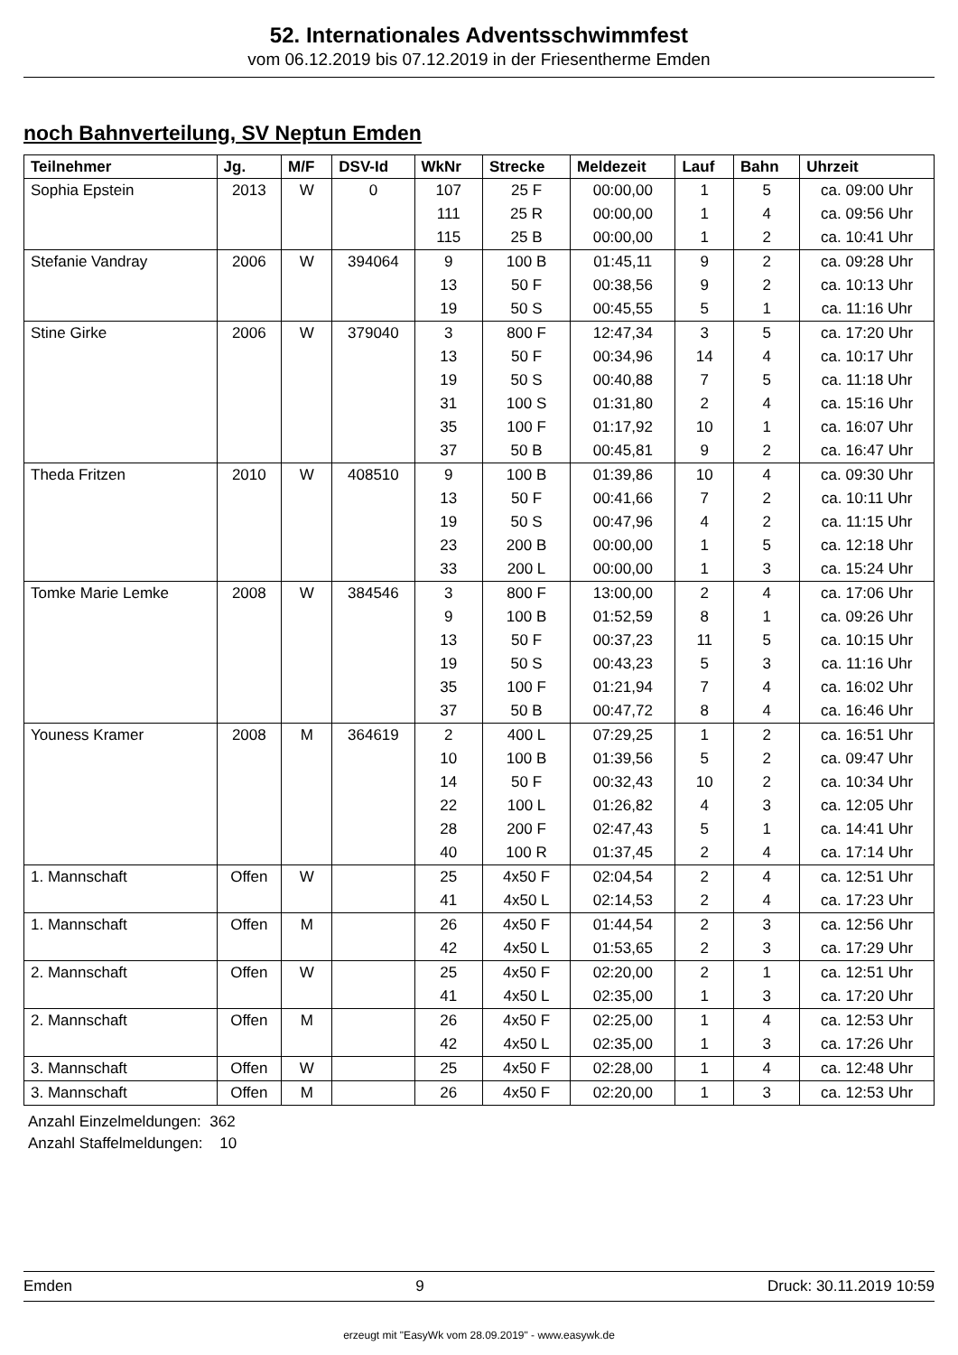52. Internationales Adventsschwimmfest
vom 06.12.2019 bis 07.12.2019 in der Friesentherme Emden
noch Bahnverteilung, SV Neptun Emden
| Teilnehmer | Jg. | M/F | DSV-Id | WkNr | Strecke | Meldezeit | Lauf | Bahn | Uhrzeit |
| --- | --- | --- | --- | --- | --- | --- | --- | --- | --- |
| Sophia Epstein | 2013 | W | 0 | 107 | 25 F | 00:00,00 | 1 | 5 | ca. 09:00 Uhr |
| | | | | 111 | 25 R | 00:00,00 | 1 | 4 | ca. 09:56 Uhr |
| | | | | 115 | 25 B | 00:00,00 | 1 | 2 | ca. 10:41 Uhr |
| Stefanie Vandray | 2006 | W | 394064 | 9 | 100 B | 01:45,11 | 9 | 2 | ca. 09:28 Uhr |
| | | | | 13 | 50 F | 00:38,56 | 9 | 2 | ca. 10:13 Uhr |
| | | | | 19 | 50 S | 00:45,55 | 5 | 1 | ca. 11:16 Uhr |
| Stine Girke | 2006 | W | 379040 | 3 | 800 F | 12:47,34 | 3 | 5 | ca. 17:20 Uhr |
| | | | | 13 | 50 F | 00:34,96 | 14 | 4 | ca. 10:17 Uhr |
| | | | | 19 | 50 S | 00:40,88 | 7 | 5 | ca. 11:18 Uhr |
| | | | | 31 | 100 S | 01:31,80 | 2 | 4 | ca. 15:16 Uhr |
| | | | | 35 | 100 F | 01:17,92 | 10 | 1 | ca. 16:07 Uhr |
| | | | | 37 | 50 B | 00:45,81 | 9 | 2 | ca. 16:47 Uhr |
| Theda Fritzen | 2010 | W | 408510 | 9 | 100 B | 01:39,86 | 10 | 4 | ca. 09:30 Uhr |
| | | | | 13 | 50 F | 00:41,66 | 7 | 2 | ca. 10:11 Uhr |
| | | | | 19 | 50 S | 00:47,96 | 4 | 2 | ca. 11:15 Uhr |
| | | | | 23 | 200 B | 00:00,00 | 1 | 5 | ca. 12:18 Uhr |
| | | | | 33 | 200 L | 00:00,00 | 1 | 3 | ca. 15:24 Uhr |
| Tomke Marie Lemke | 2008 | W | 384546 | 3 | 800 F | 13:00,00 | 2 | 4 | ca. 17:06 Uhr |
| | | | | 9 | 100 B | 01:52,59 | 8 | 1 | ca. 09:26 Uhr |
| | | | | 13 | 50 F | 00:37,23 | 11 | 5 | ca. 10:15 Uhr |
| | | | | 19 | 50 S | 00:43,23 | 5 | 3 | ca. 11:16 Uhr |
| | | | | 35 | 100 F | 01:21,94 | 7 | 4 | ca. 16:02 Uhr |
| | | | | 37 | 50 B | 00:47,72 | 8 | 4 | ca. 16:46 Uhr |
| Youness Kramer | 2008 | M | 364619 | 2 | 400 L | 07:29,25 | 1 | 2 | ca. 16:51 Uhr |
| | | | | 10 | 100 B | 01:39,56 | 5 | 2 | ca. 09:47 Uhr |
| | | | | 14 | 50 F | 00:32,43 | 10 | 2 | ca. 10:34 Uhr |
| | | | | 22 | 100 L | 01:26,82 | 4 | 3 | ca. 12:05 Uhr |
| | | | | 28 | 200 F | 02:47,43 | 5 | 1 | ca. 14:41 Uhr |
| | | | | 40 | 100 R | 01:37,45 | 2 | 4 | ca. 17:14 Uhr |
| 1. Mannschaft | Offen | W | | 25 | 4x50 F | 02:04,54 | 2 | 4 | ca. 12:51 Uhr |
| | | | | 41 | 4x50 L | 02:14,53 | 2 | 4 | ca. 17:23 Uhr |
| 1. Mannschaft | Offen | M | | 26 | 4x50 F | 01:44,54 | 2 | 3 | ca. 12:56 Uhr |
| | | | | 42 | 4x50 L | 01:53,65 | 2 | 3 | ca. 17:29 Uhr |
| 2. Mannschaft | Offen | W | | 25 | 4x50 F | 02:20,00 | 2 | 1 | ca. 12:51 Uhr |
| | | | | 41 | 4x50 L | 02:35,00 | 1 | 3 | ca. 17:20 Uhr |
| 2. Mannschaft | Offen | M | | 26 | 4x50 F | 02:25,00 | 1 | 4 | ca. 12:53 Uhr |
| | | | | 42 | 4x50 L | 02:35,00 | 1 | 3 | ca. 17:26 Uhr |
| 3. Mannschaft | Offen | W | | 25 | 4x50 F | 02:28,00 | 1 | 4 | ca. 12:48 Uhr |
| 3. Mannschaft | Offen | M | | 26 | 4x50 F | 02:20,00 | 1 | 3 | ca. 12:53 Uhr |
Anzahl Einzelmeldungen: 362
Anzahl Staffelmeldungen: 10
Emden 9 Druck: 30.11.2019 10:59
erzeugt mit "EasyWk vom 28.09.2019" - www.easywk.de